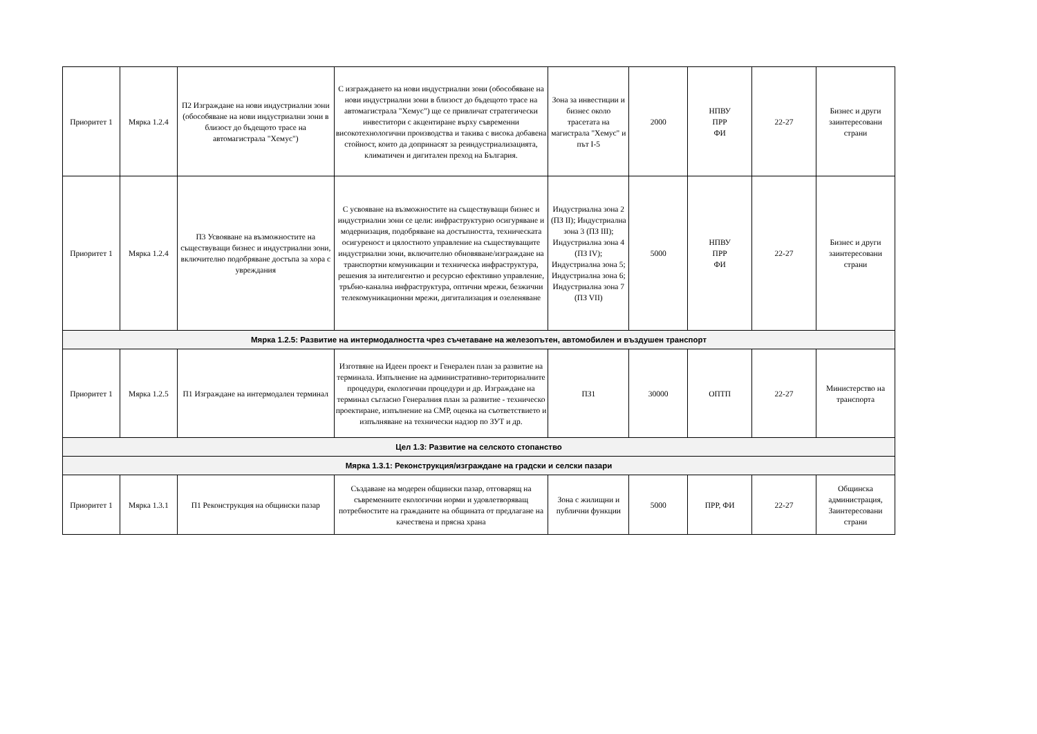| Приоритет 1 | Мярка 1.2.4 | П2 Изграждане на нови индустриални зони (обособяване на нови индустриални зони в близост до бъдещото трасе на автомагистрала "Хемус") | С изграждането на нови индустриални зони (обособяване на нови индустриални зони в близост до бъдещото трасе на автомагистрала "Хемус") ще се привличат стратегически инвеститори с акцентиране върху съвременни високотехнологични производства и такива с висока добавена стойност, които да допринасят за реиндустриализацията, климатичен и дигитален преход на България. | Зона за инвестиции и бизнес около трасетата на магистрала "Хемус" и път I-5 | 2000 | НПВУ ПРР ФИ | 22-27 | Бизнес и други заинтересовани страни |
| Приоритет 1 | Мярка 1.2.4 | П3 Усвояване на възможностите на съществуващи бизнес и индустриални зони, включително подобряване достъпа за хора с увреждания | С усвояване на възможностите на съществуващи бизнес и индустриални зони се цели: инфраструктурно осигуряване и модернизация, подобряване на достъпността, техническата осигуреност и цялостното управление на съществуващите индустриални зони, включително обновяване/изграждане на транспортни комуникации и техническа инфраструктура, решения за интелигентно и ресурсно ефективно управление, тръбно-канална инфраструктура, оптични мрежи, безжични телекомуникационни мрежи, дигитализация и озеленяване | Индустриална зона 2 (ПЗ II); Индустриална зона 3 (ПЗ III); Индустриална зона 4 (ПЗ IV); Индустриална зона 5; Индустриална зона 6; Индустриална зона 7 (ПЗ VII) | 5000 | НПВУ ПРР ФИ | 22-27 | Бизнес и други заинтересовани страни |
| Мярка 1.2.5: Развитие на интермодалността чрез съчетаване на железопътен, автомобилен и въздушен транспорт | | | | | | | | |
| Приоритет 1 | Мярка 1.2.5 | П1 Изграждане на интермодален терминал | Изготвяне на Идеен проект и Генерален план за развитие на терминала. Изпълнение на административно-териториалните процедури, екологични процедури и др. Изграждане на терминал съгласно Генералния план за развитие - техническо проектиране, изпълнение на СМР, оценка на съответствието и изпълняване на технически надзор по ЗУТ и др. | ПЗ1 | 30000 | ОПТП | 22-27 | Министерство на транспорта |
| Цел 1.3: Развитие на селското стопанство | | | | | | | | |
| Мярка 1.3.1: Реконструкция/изграждане на градски и селски пазари | | | | | | | | |
| Приоритет 1 | Мярка 1.3.1 | П1 Реконструкция на общински пазар | Създаване на модерен общински пазар, отговарящ на съвременните екологични норми и удовлетворяващ потребностите на гражданите на общината от предлагане на качествена и прясна храна | Зона с жилищни и публични функции | 5000 | ПРР, ФИ | 22-27 | Общинска администрация, Заинтересовани страни |